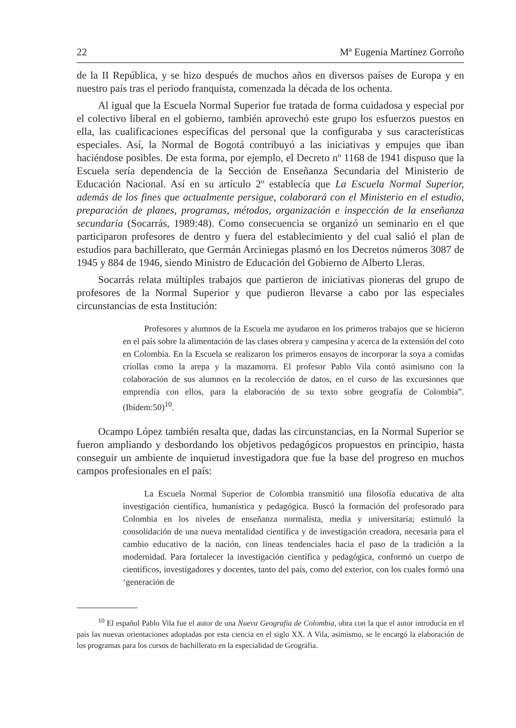22 Mª Eugenia Martínez Gorroño
de la II República, y se hizo después de muchos años en diversos países de Europa y en nuestro país tras el periodo franquista, comenzada la década de los ochenta.
Al igual que la Escuela Normal Superior fue tratada de forma cuidadosa y especial por el colectivo liberal en el gobierno, también aprovechó este grupo los esfuerzos puestos en ella, las cualificaciones específicas del personal que la configuraba y sus características especiales. Así, la Normal de Bogotá contribuyó a las iniciativas y empujes que iban haciéndose posibles. De esta forma, por ejemplo, el Decreto nº 1168 de 1941 dispuso que la Escuela sería dependencia de la Sección de Enseñanza Secundaria del Ministerio de Educación Nacional. Así en su artículo 2º establecía que La Escuela Normal Superior, además de los fines que actualmente persigue, colaborará con el Ministerio en el estudio, preparación de planes, programas, métodos, organización e inspección de la enseñanza secundaria (Socarrás, 1989:48). Como consecuencia se organizó un seminario en el que participaron profesores de dentro y fuera del establecimiento y del cual salió el plan de estudios para bachillerato, que Germán Arciniegas plasmó en los Decretos números 3087 de 1945 y 884 de 1946, siendo Ministro de Educación del Gobierno de Alberto Lleras.
Socarrás relata múltiples trabajos que partieron de iniciativas pioneras del grupo de profesores de la Normal Superior y que pudieron llevarse a cabo por las especiales circunstancias de esta Institución:
Profesores y alumnos de la Escuela me ayudaron en los primeros trabajos que se hicieron en el país sobre la alimentación de las clases obrera y campesina y acerca de la extensión del coto en Colombia. En la Escuela se realizaron los primeros ensayos de incorporar la soya a comidas criollas como la arepa y la mazamorra. El profesor Pablo Vila contó asimismo con la colaboración de sus alumnos en la recolección de datos, en el curso de las excursiones que emprendía con ellos, para la elaboración de su texto sobre geografía de Colombia”. (Ibídem:50)<sup>10</sup>.
Ocampo López también resalta que, dadas las circunstancias, en la Normal Superior se fueron ampliando y desbordando los objetivos pedagógicos propuestos en principio, hasta conseguir un ambiente de inquietud investigadora que fue la base del progreso en muchos campos profesionales en el país:
La Escuela Normal Superior de Colombia transmitió una filosofía educativa de alta investigación científica, humanística y pedagógica. Buscó la formación del profesorado para Colombia en los niveles de enseñanza normalista, media y universitaria; estimuló la consolidación de una nueva mentalidad científica y de investigación creadora, necesaria para el cambio educativo de la nación, con líneas tendenciales hacia el paso de la tradición a la modernidad. Para fortalecer la investigación científica y pedagógica, conformó un cuerpo de científicos, investigadores y docentes, tanto del país, como del exterior, con los cuales formó una ‘generación de
<sup>10</sup> El español Pablo Vila fue el autor de una Nueva Geografía de Colombia, obra con la que el autor introducía en el país las nuevas orientaciones adoptadas por esta ciencia en el siglo XX. A Vila, asimismo, se le encargó la elaboración de los programas para los cursos de bachillerato en la especialidad de Geográfia.